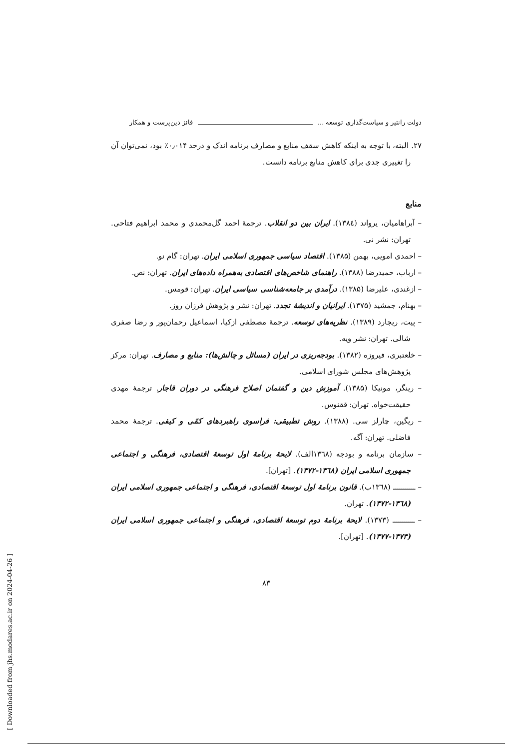دولت رانتیر و سیاست‌گذاری توسعه ... فائز دین‌پرست و همکار
۲۷. البته، با توجه به اینکه کاهش سقف منابع و مصارف برنامه اندک و درحد ۰٫۰۱۴٪ بود، نمی‌توان آن را تغییری جدی برای کاهش منابع برنامه دانست.
منابع
– آبراهامیان، یرواند (۱۳۸٤). ایران بین دو انقلاب. ترجمهٔ احمد گل‌محمدی و محمد ابراهیم فتاحی. تهران: نشر نی.
– احمدی امویی، بهمن (۱۳۸۵). اقتصاد سیاسی جمهوری اسلامی ایران. تهران: گام نو.
– ارباب، حمیدرضا (۱۳۸۸). راهنمای شاخص‌های اقتصادی به‌همراه داده‌های ایران. تهران: نص.
– ازغندی، علیرضا (۱۳۸۵). درآمدی بر جامعه‌شناسی سیاسی ایران. تهران: قومس.
– بهنام، جمشید (۱۳۷۵). ایرانیان و اندیشهٔ تجدد. تهران: نشر و پژوهش فرزان روز.
– پیت، ریچارد (۱۳۸۹). نظریه‌های توسعه. ترجمهٔ مصطفی ازکیا، اسماعیل رحمان‌پور و رضا صفری شالی. تهران: نشر ویه.
– خلعتبری، فیروزه (۱۳۸۲). بودجه‌ریزی در ایران (مسائل و چالش‌ها): منابع و مصارف. تهران: مرکز پژوهش‌های مجلس شورای اسلامی.
– رینگر، مونیکا (۱۳۸۵). آموزش دین و گفتمان اصلاح فرهنگی در دوران قاجار. ترجمهٔ مهدی حقیقت‌خواه. تهران: ققنوس.
– ریگین، چارلز سی. (۱۳۸۸). روش تطبیقی: فراسوی راهبردهای کمّی و کیفی. ترجمهٔ محمد فاضلی. تهران: آگه.
– سازمان برنامه و بودجه (۱۳٦۸الف). لایحهٔ برنامهٔ اول توسعهٔ اقتصادی، فرهنگی و اجتماعی جمهوری اسلامی ایران (۱۳٦۸-۱۳۷۲). [تهران].
– ـــــــــــ (۱۳٦۸ب). قانون برنامهٔ اول توسعهٔ اقتصادی، فرهنگی و اجتماعی جمهوری اسلامی ایران (۱۳٦۸-۱۳۷۲). تهران.
– ـــــــــــ (۱۳۷۳). لایحهٔ برنامهٔ دوم توسعهٔ اقتصادی، فرهنگی و اجتماعی جمهوری اسلامی ایران (۱۳۷۳-۱۳۷۷). [تهران].
۸۳
[ Downloaded from jhs.modares.ac.ir on 2024-04-26 ]